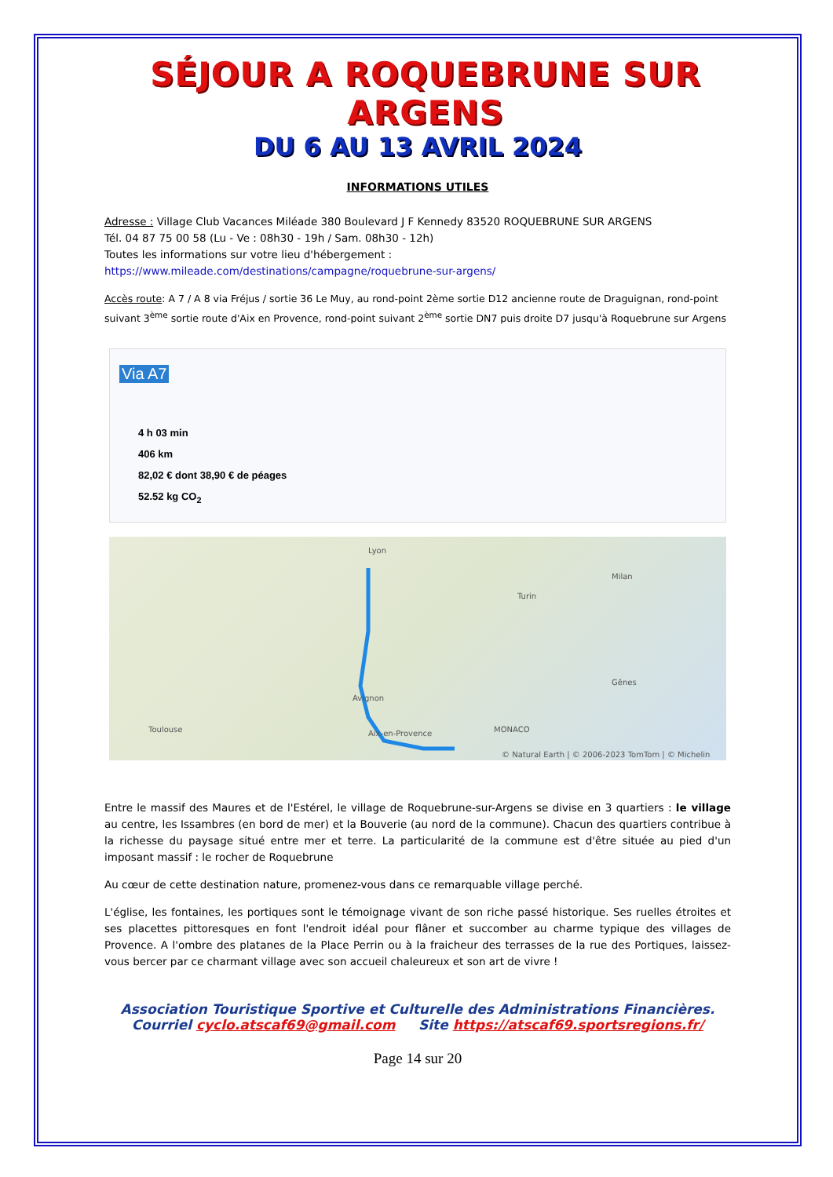SÉJOUR A ROQUEBRUNE SUR ARGENS
DU 6 AU 13 AVRIL 2024
INFORMATIONS UTILES
Adresse : Village Club Vacances Miléade 380 Boulevard J F Kennedy 83520 ROQUEBRUNE SUR ARGENS
Tél. 04 87 75 00 58 (Lu - Ve : 08h30 - 19h / Sam. 08h30 - 12h)
Toutes les informations sur votre lieu d'hébergement :
https://www.mileade.com/destinations/campagne/roquebrune-sur-argens/
Accès route: A 7 / A 8 via Fréjus / sortie 36 Le Muy, au rond-point 2ème sortie D12 ancienne route de Draguignan, rond-point suivant 3<sup>ème</sup> sortie route d'Aix en Provence, rond-point suivant 2<sup>ème</sup> sortie DN7 puis droite D7 jusqu'à Roquebrune sur Argens
Via A7
4 h 03 min
406 km
82,02 € dont 38,90 € de péages
52.52 kg CO<sub>2</sub>
Lyon
Turin
Milan
Avignon
Toulouse Aix-en-Provence MONACO
Gênes
© Natural Earth | © 2006-2023 TomTom | © Michelin
Entre le massif des Maures et de l'Estérel, le village de Roquebrune-sur-Argens se divise en 3 quartiers : le village au centre, les Issambres (en bord de mer) et la Bouverie (au nord de la commune). Chacun des quartiers contribue à la richesse du paysage situé entre mer et terre. La particularité de la commune est d'être située au pied d'un imposant massif : le rocher de Roquebrune
Au cœur de cette destination nature, promenez-vous dans ce remarquable village perché.
L'église, les fontaines, les portiques sont le témoignage vivant de son riche passé historique. Ses ruelles étroites et ses placettes pittoresques en font l'endroit idéal pour flâner et succomber au charme typique des villages de Provence. A l'ombre des platanes de la Place Perrin ou à la fraicheur des terrasses de la rue des Portiques, laissez-vous bercer par ce charmant village avec son accueil chaleureux et son art de vivre !
Association Touristique Sportive et Culturelle des Administrations Financières.
Courriel cyclo.atscaf69@gmail.com Site https://atscaf69.sportsregions.fr/
Page 14 sur 20